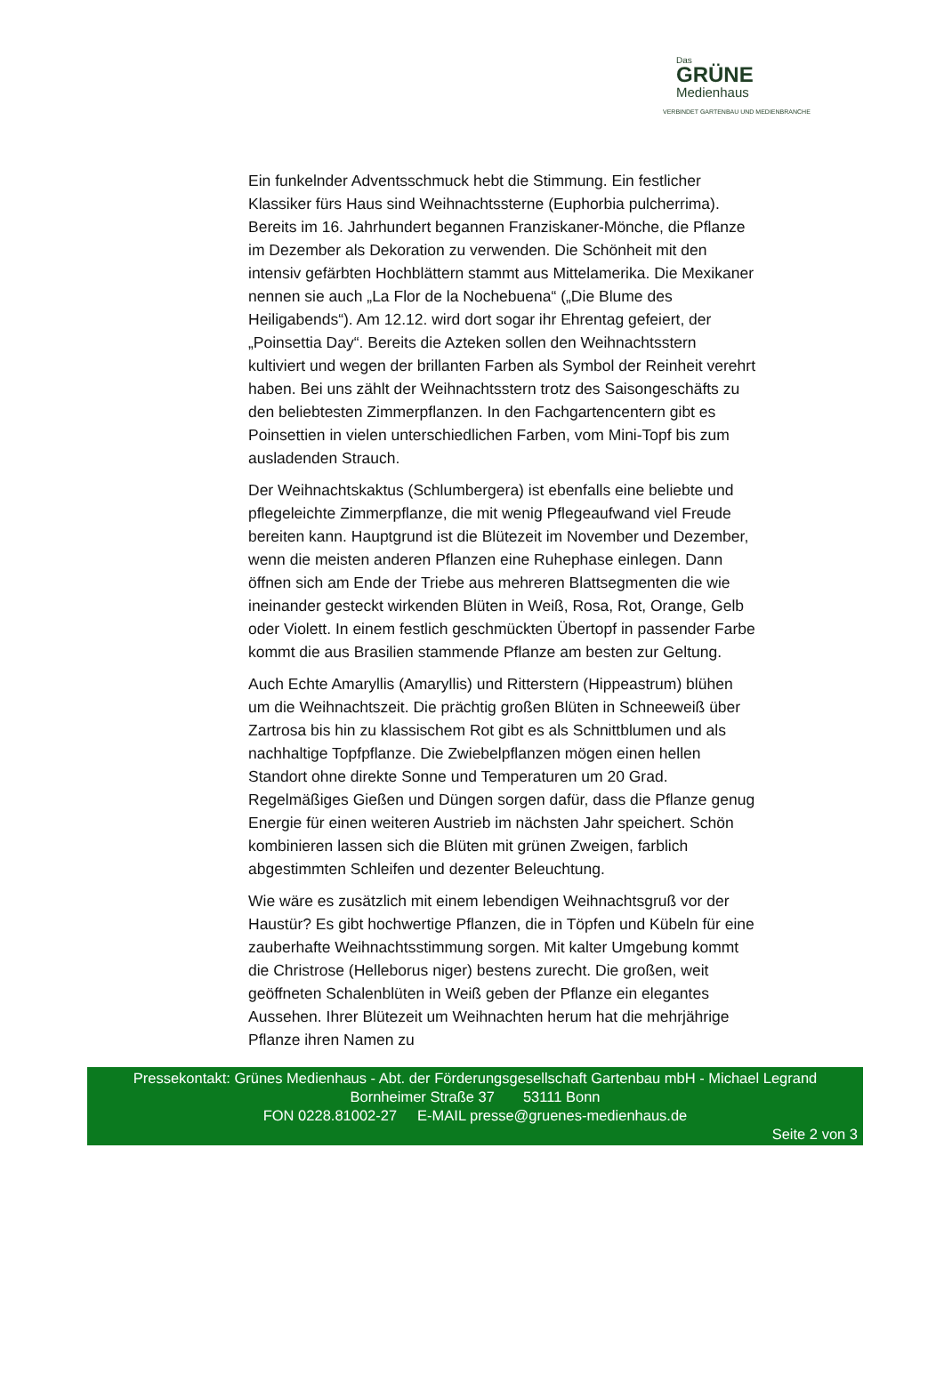Das
GRÜNE
Medienhaus
VERBINDET GARTENBAU UND MEDIENBRANCHE
Ein funkelnder Adventsschmuck hebt die Stimmung. Ein festlicher Klassiker fürs Haus sind Weihnachtssterne (Euphorbia pulcherrima). Bereits im 16. Jahrhundert begannen Franziskaner-Mönche, die Pflanze im Dezember als Dekoration zu verwenden. Die Schönheit mit den intensiv gefärbten Hochblättern stammt aus Mittelamerika. Die Mexikaner nennen sie auch „La Flor de la Nochebuena“ („Die Blume des Heiligabends“). Am 12.12. wird dort sogar ihr Ehrentag gefeiert, der „Poinsettia Day“. Bereits die Azteken sollen den Weihnachtsstern kultiviert und wegen der brillanten Farben als Symbol der Reinheit verehrt haben. Bei uns zählt der Weihnachtsstern trotz des Saisongeschäfts zu den beliebtesten Zimmerpflanzen. In den Fachgartencentern gibt es Poinsettien in vielen unterschiedlichen Farben, vom Mini-Topf bis zum ausladenden Strauch.
Der Weihnachtskaktus (Schlumbergera) ist ebenfalls eine beliebte und pflegeleichte Zimmerpflanze, die mit wenig Pflegeaufwand viel Freude bereiten kann. Hauptgrund ist die Blütezeit im November und Dezember, wenn die meisten anderen Pflanzen eine Ruhephase einlegen. Dann öffnen sich am Ende der Triebe aus mehreren Blattsegmenten die wie ineinander gesteckt wirkenden Blüten in Weiß, Rosa, Rot, Orange, Gelb oder Violett. In einem festlich geschmückten Übertopf in passender Farbe kommt die aus Brasilien stammende Pflanze am besten zur Geltung.
Auch Echte Amaryllis (Amaryllis) und Ritterstern (Hippeastrum) blühen um die Weihnachtszeit. Die prächtig großen Blüten in Schneeweiß über Zartrosa bis hin zu klassischem Rot gibt es als Schnittblumen und als nachhaltige Topfpflanze. Die Zwiebelpflanzen mögen einen hellen Standort ohne direkte Sonne und Temperaturen um 20 Grad. Regelmäßiges Gießen und Düngen sorgen dafür, dass die Pflanze genug Energie für einen weiteren Austrieb im nächsten Jahr speichert. Schön kombinieren lassen sich die Blüten mit grünen Zweigen, farblich abgestimmten Schleifen und dezenter Beleuchtung.
Wie wäre es zusätzlich mit einem lebendigen Weihnachtsgruß vor der Haustür? Es gibt hochwertige Pflanzen, die in Töpfen und Kübeln für eine zauberhafte Weihnachtsstimmung sorgen. Mit kalter Umgebung kommt die Christrose (Helleborus niger) bestens zurecht. Die großen, weit geöffneten Schalenblüten in Weiß geben der Pflanze ein elegantes Aussehen. Ihrer Blütezeit um Weihnachten herum hat die mehrjährige Pflanze ihren Namen zu
Pressekontakt: Grünes Medienhaus - Abt. der Förderungsgesellschaft Gartenbau mbH - Michael Legrand
Bornheimer Straße 37 53111 Bonn
FON 0228.81002-27 E-MAIL presse@gruenes-medienhaus.de
Seite 2 von 3